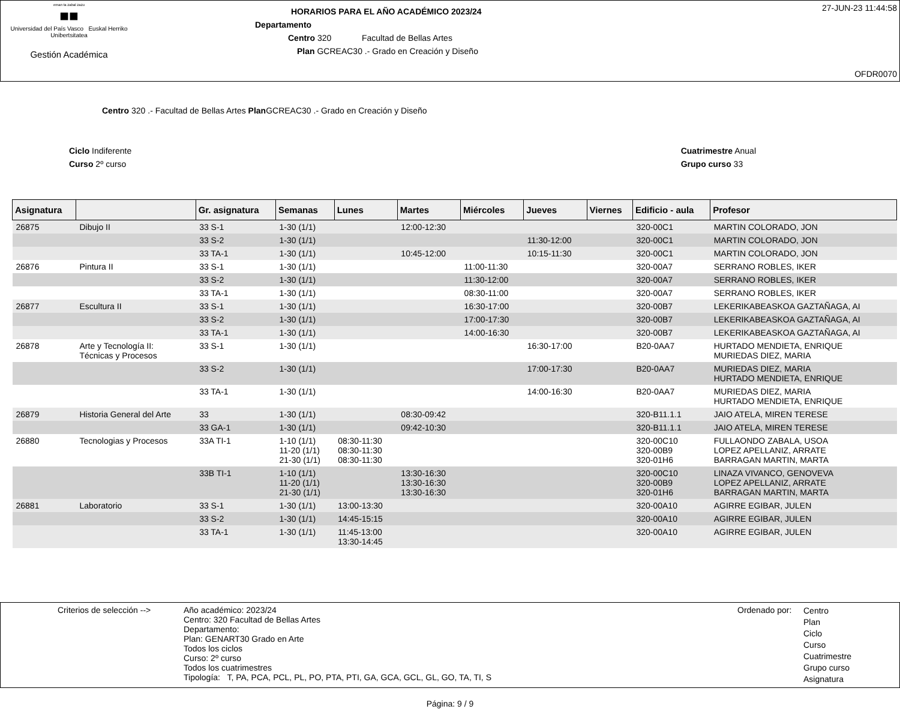eman ta zabal zazu
■■
Universidad del País Vasco Euskal Herriko Unibertsitatea
Gestión Académica
HORARIOS PARA EL AÑO ACADÉMICO 2023/24
Departamento
Centro 320 Facultad de Bellas Artes
Plan GCREAC30 .- Grado en Creación y Diseño
27-JUN-23 11:44:58
OFDR0070
Centro 320 .- Facultad de Bellas Artes Plan GCREAC30 .- Grado en Creación y Diseño
Ciclo Indiferente
Curso 2º curso
Cuatrimestre Anual
Grupo curso 33
| Asignatura | | Gr. asignatura | Semanas | Lunes | Martes | Miércoles | Jueves | Viernes | Edificio - aula | Profesor |
| --- | --- | --- | --- | --- | --- | --- | --- | --- | --- | --- |
| 26875 | Dibujo II | 33 S-1 | 1-30 (1/1) | | 12:00-12:30 | | | | 320-00C1 | MARTIN COLORADO, JON |
| | | 33 S-2 | 1-30 (1/1) | | | | 11:30-12:00 | | 320-00C1 | MARTIN COLORADO, JON |
| | | 33 TA-1 | 1-30 (1/1) | | 10:45-12:00 | | 10:15-11:30 | | 320-00C1 | MARTIN COLORADO, JON |
| 26876 | Pintura II | 33 S-1 | 1-30 (1/1) | | | 11:00-11:30 | | | 320-00A7 | SERRANO ROBLES, IKER |
| | | 33 S-2 | 1-30 (1/1) | | | 11:30-12:00 | | | 320-00A7 | SERRANO ROBLES, IKER |
| | | 33 TA-1 | 1-30 (1/1) | | | 08:30-11:00 | | | 320-00A7 | SERRANO ROBLES, IKER |
| 26877 | Escultura II | 33 S-1 | 1-30 (1/1) | | | 16:30-17:00 | | | 320-00B7 | LEKERIKABEASKOA GAZTAÑAGA, AI |
| | | 33 S-2 | 1-30 (1/1) | | | 17:00-17:30 | | | 320-00B7 | LEKERIKABEASKOA GAZTAÑAGA, AI |
| | | 33 TA-1 | 1-30 (1/1) | | | 14:00-16:30 | | | 320-00B7 | LEKERIKABEASKOA GAZTAÑAGA, AI |
| 26878 | Arte y Tecnología II: Técnicas y Procesos | 33 S-1 | 1-30 (1/1) | | | | 16:30-17:00 | | B20-0AA7 | HURTADO MENDIETA, ENRIQUE MURIEDAS DIEZ, MARIA |
| | | 33 S-2 | 1-30 (1/1) | | | | 17:00-17:30 | | B20-0AA7 | MURIEDAS DIEZ, MARIA HURTADO MENDIETA, ENRIQUE |
| | | 33 TA-1 | 1-30 (1/1) | | | | 14:00-16:30 | | B20-0AA7 | MURIEDAS DIEZ, MARIA HURTADO MENDIETA, ENRIQUE |
| 26879 | Historia General del Arte | 33 | 1-30 (1/1) | | 08:30-09:42 | | | | 320-B11.1.1 | JAIO ATELA, MIREN TERESE |
| | | 33 GA-1 | 1-30 (1/1) | | 09:42-10:30 | | | | 320-B11.1.1 | JAIO ATELA, MIREN TERESE |
| 26880 | Tecnologias y Procesos | 33A TI-1 | 1-10 (1/1) 11-20 (1/1) 21-30 (1/1) | 08:30-11:30 08:30-11:30 08:30-11:30 | | | | | 320-00C10 320-00B9 320-01H6 | FULLAONDO ZABALA, USOA LOPEZ APELLANIZ, ARRATE BARRAGAN MARTIN, MARTA |
| | | 33B TI-1 | 1-10 (1/1) 11-20 (1/1) 21-30 (1/1) | | 13:30-16:30 13:30-16:30 13:30-16:30 | | | | 320-00C10 320-00B9 320-01H6 | LINAZA VIVANCO, GENOVEVA LOPEZ APELLANIZ, ARRATE BARRAGAN MARTIN, MARTA |
| 26881 | Laboratorio | 33 S-1 | 1-30 (1/1) | 13:00-13:30 | | | | | 320-00A10 | AGIRRE EGIBAR, JULEN |
| | | 33 S-2 | 1-30 (1/1) | 14:45-15:15 | | | | | 320-00A10 | AGIRRE EGIBAR, JULEN |
| | | 33 TA-1 | 1-30 (1/1) | 11:45-13:00 13:30-14:45 | | | | | 320-00A10 | AGIRRE EGIBAR, JULEN |
Criterios de selección -->
Año académico: 2023/24
Centro: 320 Facultad de Bellas Artes
Departamento:
Plan: GENART30 Grado en Arte
Todos los ciclos
Curso: 2º curso
Todos los cuatrimestres
Tipología: T, PA, PCA, PCL, PL, PO, PTA, PTI, GA, GCA, GCL, GL, GO, TA, TI, S
Ordenado por:
Centro
Plan
Ciclo
Curso
Cuatrimestre
Grupo curso
Asignatura
Página: 9 / 9